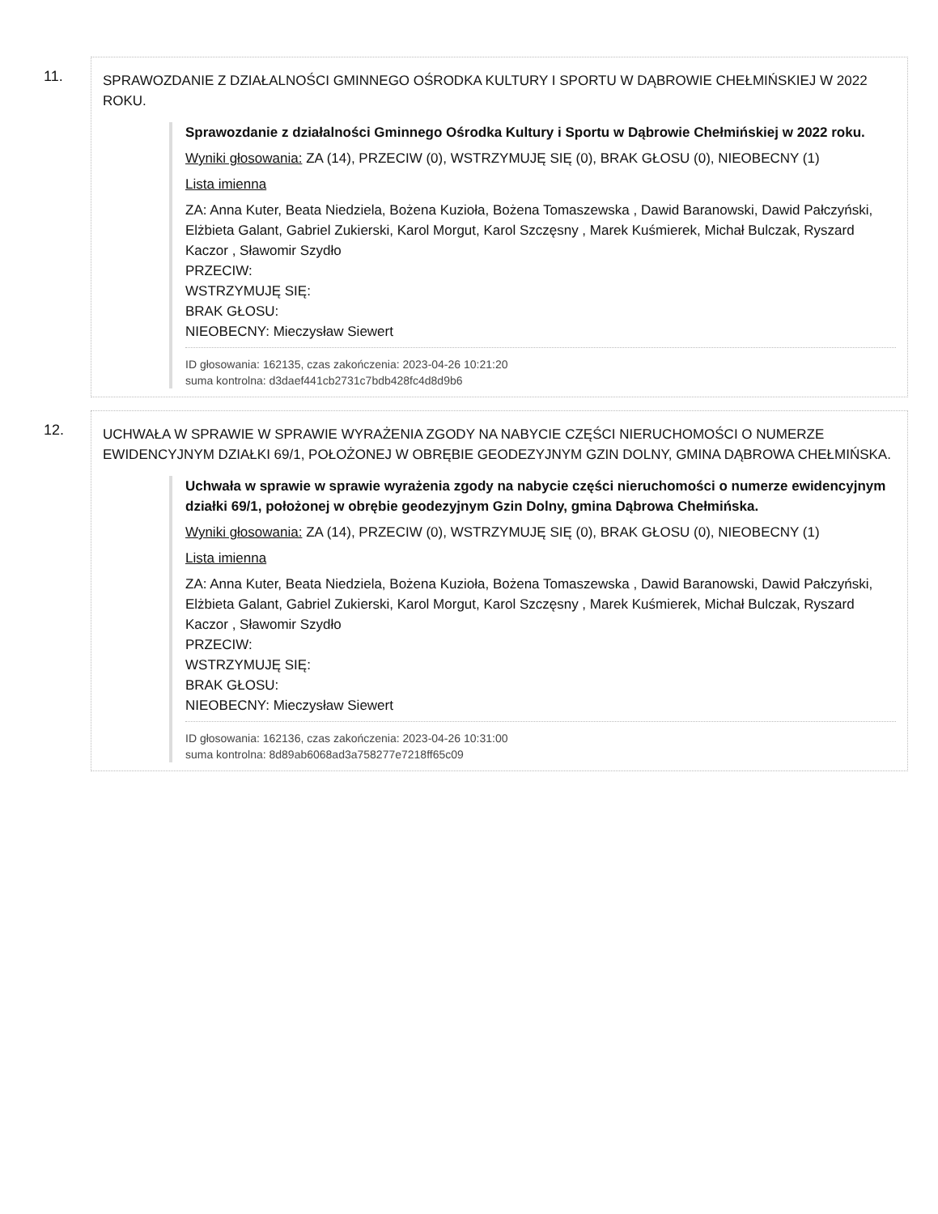11.
SPRAWOZDANIE Z DZIAŁALNOŚCI GMINNEGO OŚRODKA KULTURY I SPORTU W DĄBROWIE CHEŁMIŃSKIEJ W 2022 ROKU.
Sprawozdanie z działalności Gminnego Ośrodka Kultury i Sportu w Dąbrowie Chełmińskiej w 2022 roku.
Wyniki głosowania: ZA (14), PRZECIW (0), WSTRZYMUJĘ SIĘ (0), BRAK GŁOSU (0), NIEOBECNY (1)
Lista imienna
ZA: Anna Kuter, Beata Niedziela, Bożena Kuzioła, Bożena Tomaszewska , Dawid Baranowski, Dawid Pałczyński, Elżbieta Galant, Gabriel Zukierski, Karol Morgut, Karol Szczęsny , Marek Kuśmierek, Michał Bulczak, Ryszard Kaczor , Sławomir Szydło
PRZECIW:
WSTRZYMUJĘ SIĘ:
BRAK GŁOSU:
NIEOBECNY: Mieczysław Siewert
ID głosowania: 162135, czas zakończenia: 2023-04-26 10:21:20
suma kontrolna: d3daef441cb2731c7bdb428fc4d8d9b6
12.
UCHWAŁA W SPRAWIE W SPRAWIE WYRAŻENIA ZGODY NA NABYCIE CZĘŚCI NIERUCHOMOŚCI O NUMERZE EWIDENCYJNYM DZIAŁKI 69/1, POŁOŻONEJ W OBRĘBIE GEODEZYJNYM GZIN DOLNY, GMINA DĄBROWA CHEŁMIŃSKA.
Uchwała w sprawie w sprawie wyrażenia zgody na nabycie części nieruchomości o numerze ewidencyjnym działki 69/1, położonej w obrębie geodezyjnym Gzin Dolny, gmina Dąbrowa Chełmińska.
Wyniki głosowania: ZA (14), PRZECIW (0), WSTRZYMUJĘ SIĘ (0), BRAK GŁOSU (0), NIEOBECNY (1)
Lista imienna
ZA: Anna Kuter, Beata Niedziela, Bożena Kuzioła, Bożena Tomaszewska , Dawid Baranowski, Dawid Pałczyński, Elżbieta Galant, Gabriel Zukierski, Karol Morgut, Karol Szczęsny , Marek Kuśmierek, Michał Bulczak, Ryszard Kaczor , Sławomir Szydło
PRZECIW:
WSTRZYMUJĘ SIĘ:
BRAK GŁOSU:
NIEOBECNY: Mieczysław Siewert
ID głosowania: 162136, czas zakończenia: 2023-04-26 10:31:00
suma kontrolna: 8d89ab6068ad3a758277e7218ff65c09